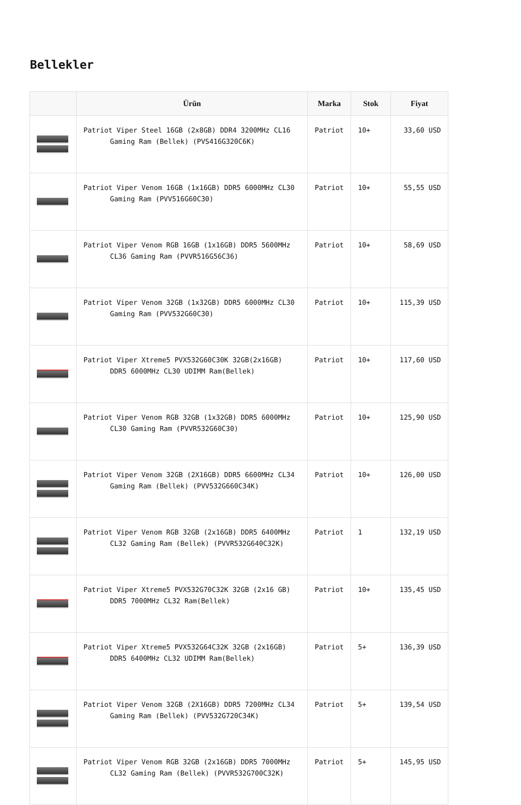Bellekler
| | Ürün | Marka | Stok | Fiyat |
| --- | --- | --- | --- | --- |
| | Patriot Viper Steel 16GB (2x8GB) DDR4 3200MHz CL16 Gaming Ram (Bellek) (PVS416G320C6K) | Patriot | 10+ | 33,60 USD |
| | Patriot Viper Venom 16GB (1x16GB) DDR5 6000MHz CL30 Gaming Ram (PVV516G60C30) | Patriot | 10+ | 55,55 USD |
| | Patriot Viper Venom RGB 16GB (1x16GB) DDR5 5600MHz CL36 Gaming Ram (PVVR516G56C36) | Patriot | 10+ | 58,69 USD |
| | Patriot Viper Venom 32GB (1x32GB) DDR5 6000MHz CL30 Gaming Ram (PVV532G60C30) | Patriot | 10+ | 115,39 USD |
| | Patriot Viper Xtreme5 PVX532G60C30K 32GB(2x16GB) DDR5 6000MHz CL30 UDIMM Ram(Bellek) | Patriot | 10+ | 117,60 USD |
| | Patriot Viper Venom RGB 32GB (1x32GB) DDR5 6000MHz CL30 Gaming Ram (PVVR532G60C30) | Patriot | 10+ | 125,90 USD |
| | Patriot Viper Venom 32GB (2X16GB) DDR5 6600MHz CL34 Gaming Ram (Bellek) (PVV532G660C34K) | Patriot | 10+ | 126,00 USD |
| | Patriot Viper Venom RGB 32GB (2x16GB) DDR5 6400MHz CL32 Gaming Ram (Bellek) (PVVR532G640C32K) | Patriot | 1 | 132,19 USD |
| | Patriot Viper Xtreme5 PVX532G70C32K 32GB (2x16 GB) DDR5 7000MHz CL32 Ram(Bellek) | Patriot | 10+ | 135,45 USD |
| | Patriot Viper Xtreme5 PVX532G64C32K 32GB (2x16GB) DDR5 6400MHz CL32 UDIMM Ram(Bellek) | Patriot | 5+ | 136,39 USD |
| | Patriot Viper Venom 32GB (2X16GB) DDR5 7200MHz CL34 Gaming Ram (Bellek) (PVV532G720C34K) | Patriot | 5+ | 139,54 USD |
| | Patriot Viper Venom RGB 32GB (2x16GB) DDR5 7000MHz CL32 Gaming Ram (Bellek) (PVVR532G700C32K) | Patriot | 5+ | 145,95 USD |